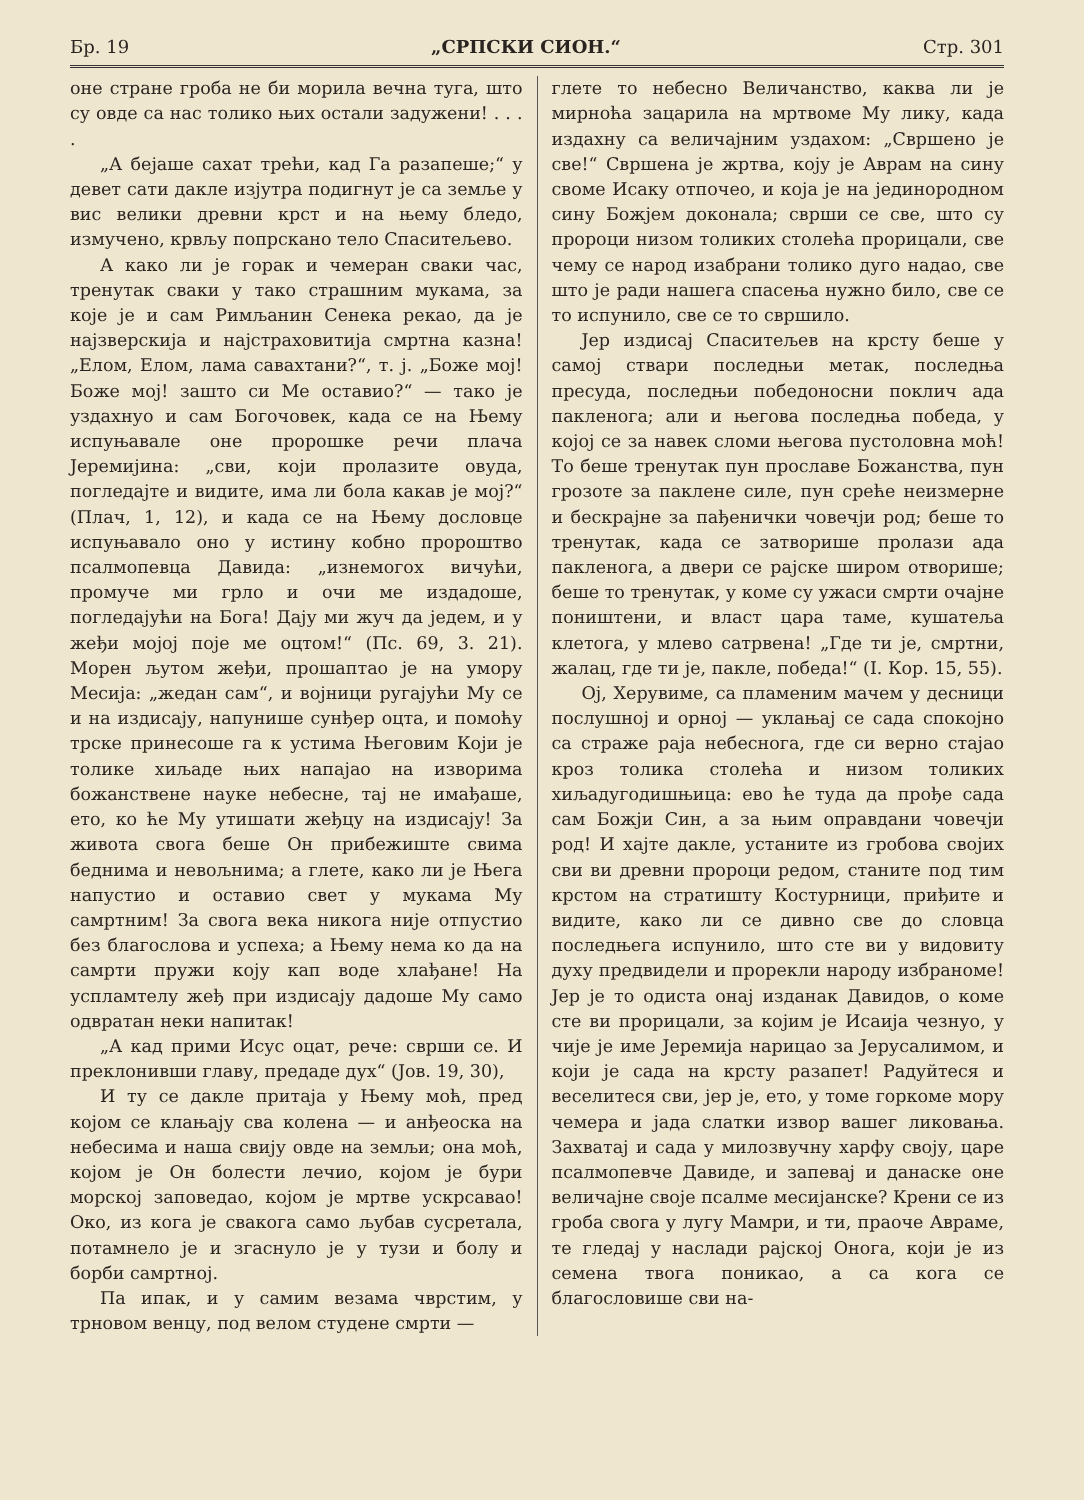Бр. 19 „СРПСКИ СИОН.“Стр. 301
оне стране гроба не би морила вечна туга, што су овде са нас толико њих остали задужени! . . . .
„А бејаше сахат трећи, кад Га разапеше;“ у девет сати дакле изјутра подигнут је са земље у вис велики древни крст и на њему бледо, измучено, крвљу попрскано тело Спаситељево.
А како ли је горак и чемеран сваки час, тренутак сваки у тако страшним мукама, за које је и сам Римљанин Сенека рекао, да је најзверскија и најстраховитија смртна казна! „Елом, Елом, лама савахтани?“, т. ј. „Боже мој! Боже мој! зашто си Ме оставио?“ — тако је уздахнуо и сам Богочовек, када се на Њему испуњавале оне пророшке речи плача Јеремијина: „сви, који пролазите овуда, погледајте и видите, има ли бола какав је мој?“ (Плач, 1, 12), и када се на Њему дословце испуњавало оно у истину кобно пророштво псалмопевца Давида: „изнемогох вичући, промуче ми грло и очи ме издадоше, погледајући на Бога! Дају ми жуч да једем, и у жеђи мојој поје ме оцтом!“ (Пс. 69, 3. 21). Морен љутом жеђи, прошаптао је на умору Месија: „жедан сам“, и војници ругајући Му се и на издисају, напунише сунђер оцта, и помоћу трске принесоше га к устима Његовим Који је толике хиљаде њих напајао на изворима божанствене науке небесне, тај не имађаше, ето, ко ће Му утишати жеђцу на издисају! За живота свога беше Он прибежиште свима беднима и невољнима; а глете, како ли је Њега напустио и оставио свет у мукама Му самртним! За свога века никога није отпустио без благослова и успеха; а Њему нема ко да на самрти пружи коју кап воде хлађане! На успламтелу жеђ при издисају дадоше Му само одвратан неки напитак!
„А кад прими Исус оцат, рече: сврши се. И преклонивши главу, предаде дух“ (Јов. 19, 30),
И ту се дакле притаја у Њему моћ, пред којом се клањају сва колена — и анђеоска на небесима и наша свију овде на земљи; она моћ, којом је Он болести лечио, којом је бури морској заповедао, којом је мртве ускрсавао! Око, из кога је свакога само љубав сусретала, потамнело је и згаснуло је у тузи и болу и борби самртној.
Па ипак, и у самим везама чврстим, у трновом венцу, под велом студене смрти —
глете то небесно Величанство, каква ли је мирноћа зацарила на мртвоме Му лику, када издахну са величајним уздахом: „Свршено је све!“ Свршена је жртва, коју је Аврам на сину своме Исаку отпочео, и која је на јединородном сину Божјем доконала; сврши се све, што су пророци низом толиких столећа прорицали, све чему се народ изабрани толико дуго надао, све што је ради нашега спасења нужно било, све се то испунило, све се то свршило.
Јер издисај Спаситељев на крсту беше у самој ствари последњи метак, последња пресуда, последњи победоносни поклич ада пакленога; али и његова последња победа, у којој се за навек сломи његова пустоловна моћ! То беше тренутак пун прославе Божанства, пун грозоте за паклене силе, пун среће неизмерне и бескрајне за пађенички човечји род; беше то тренутак, када се затворише пролази ада пакленога, а двери се рајске широм отворише; беше то тренутак, у коме су ужаси смрти очајне поништени, и власт цара таме, кушатеља клетога, у млево сатрвена! „Где ти је, смртни, жалац, где ти је, пакле, победа!“ (I. Кор. 15, 55).
Ој, Херувиме, са пламеним мачем у десници послушној и орној — уклањај се сада спокојно са страже раја небеснога, где си верно стајао кроз толика столећа и низом толиких хиљадугодишњица: ево ће туда да прође сада сам Божји Син, а за њим оправдани човечји род! И хајте дакле, устаните из гробова својих сви ви древни пророци редом, станите под тим крстом на стратишту Костурници, приђите и видите, како ли се дивно све до словца последњега испунило, што сте ви у видовиту духу предвидели и прорекли народу избраноме! Јер је то одиста онај изданак Давидов, о коме сте ви прорицали, за којим је Исаија чезнуо, у чије је име Јеремија нарицао за Јерусалимом, и који је сада на крсту разапет! Радуйтеся и веселитеся сви, јер је, ето, у томе горкоме мору чемера и јада слатки извор вашег ликовања. Захватај и сада у милозвучну харфу своју, царе псалмопевче Давиде, и запевај и данаске оне величајне своје псалме месијанске? Крени се из гроба свога у лугу Мамри, и ти, праоче Авраме, те гледај у наслади рајској Онога, који је из семена твога поникао, а са кога се благословише сви на-